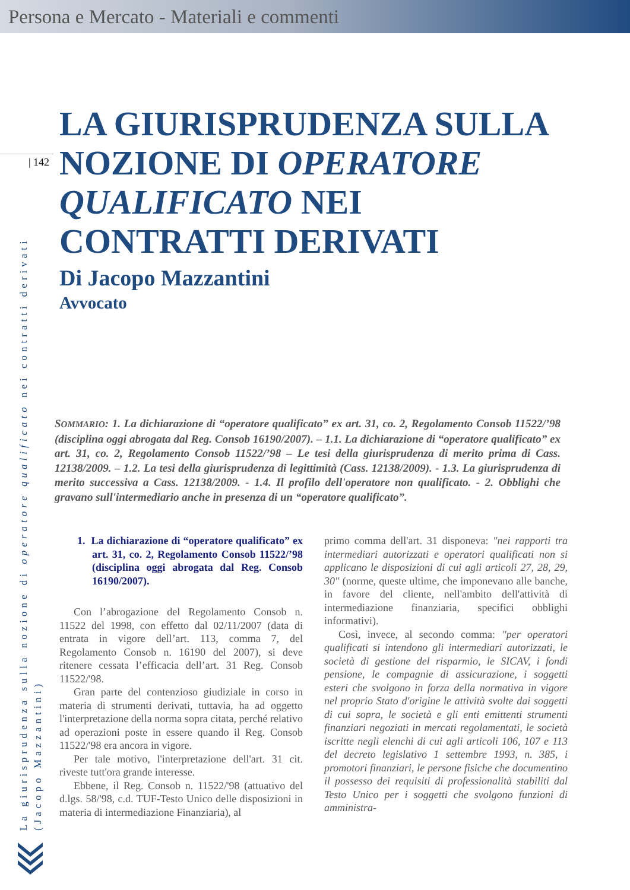Persona e Mercato - Materiali e commenti
| 142
La giurisprudenza sulla nozione di operatore qualificato nei contratti derivati
(Jacopo Mazzantini)
LA GIURISPRUDENZA SULLA NOZIONE DI OPERATORE QUALIFICATO NEI CONTRATTI DERIVATI
Di Jacopo Mazzantini
Avvocato
SOMMARIO: 1. La dichiarazione di “operatore qualificato” ex art. 31, co. 2, Regolamento Consob 11522/’98 (disciplina oggi abrogata dal Reg. Consob 16190/2007). – 1.1. La dichiarazione di “operatore qualificato” ex art. 31, co. 2, Regolamento Consob 11522/’98 – Le tesi della giurisprudenza di merito prima di Cass. 12138/2009. – 1.2. La tesi della giurisprudenza di legittimità (Cass. 12138/2009). - 1.3. La giurisprudenza di merito successiva a Cass. 12138/2009. - 1.4. Il profilo dell'operatore non qualificato. - 2. Obblighi che gravano sull'intermediario anche in presenza di un “operatore qualificato”.
1. La dichiarazione di “operatore qualificato” ex art. 31, co. 2, Regolamento Consob 11522/’98 (disciplina oggi abrogata dal Reg. Consob 16190/2007).
Con l’abrogazione del Regolamento Consob n. 11522 del 1998, con effetto dal 02/11/2007 (data di entrata in vigore dell’art. 113, comma 7, del Regolamento Consob n. 16190 del 2007), si deve ritenere cessata l’efficacia dell’art. 31 Reg. Consob 11522/'98.
Gran parte del contenzioso giudiziale in corso in materia di strumenti derivati, tuttavia, ha ad oggetto l'interpretazione della norma sopra citata, perché relativo ad operazioni poste in essere quando il Reg. Consob 11522/'98 era ancora in vigore.
Per tale motivo, l'interpretazione dell'art. 31 cit. riveste tutt'ora grande interesse.
Ebbene, il Reg. Consob n. 11522/'98 (attuativo del d.lgs. 58/'98, c.d. TUF-Testo Unico delle disposizioni in materia di intermediazione Finanziaria), al
primo comma dell'art. 31 disponeva: "nei rapporti tra intermediari autorizzati e operatori qualificati non si applicano le disposizioni di cui agli articoli 27, 28, 29, 30" (norme, queste ultime, che imponevano alle banche, in favore del cliente, nell'ambito dell'attività di intermediazione finanziaria, specifici obblighi informativi).
Così, invece, al secondo comma: "per operatori qualificati si intendono gli intermediari autorizzati, le società di gestione del risparmio, le SICAV, i fondi pensione, le compagnie di assicurazione, i soggetti esteri che svolgono in forza della normativa in vigore nel proprio Stato d'origine le attività svolte dai soggetti di cui sopra, le società e gli enti emittenti strumenti finanziari negoziati in mercati regolamentati, le società iscritte negli elenchi di cui agli articoli 106, 107 e 113 del decreto legislativo 1 settembre 1993, n. 385, i promotori finanziari, le persone fisiche che documentino il possesso dei requisiti di professionalità stabiliti dal Testo Unico per i soggetti che svolgono funzioni di amministra-